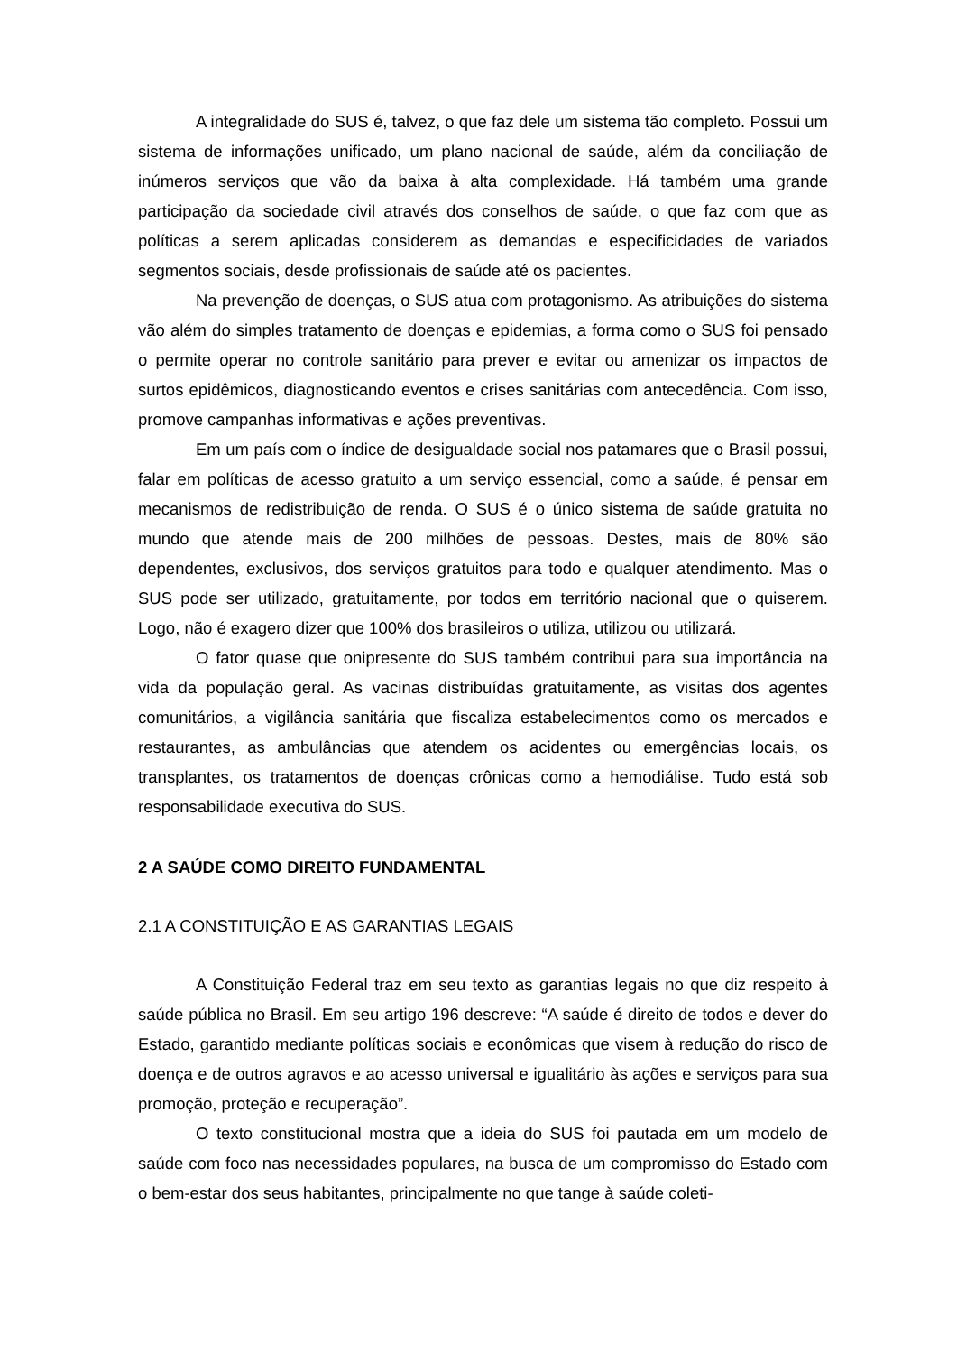A integralidade do SUS é, talvez, o que faz dele um sistema tão completo. Possui um sistema de informações unificado, um plano nacional de saúde, além da conciliação de inúmeros serviços que vão da baixa à alta complexidade. Há também uma grande participação da sociedade civil através dos conselhos de saúde, o que faz com que as políticas a serem aplicadas considerem as demandas e especificidades de variados segmentos sociais, desde profissionais de saúde até os pacientes.
Na prevenção de doenças, o SUS atua com protagonismo. As atribuições do sistema vão além do simples tratamento de doenças e epidemias, a forma como o SUS foi pensado o permite operar no controle sanitário para prever e evitar ou amenizar os impactos de surtos epidêmicos, diagnosticando eventos e crises sanitárias com antecedência. Com isso, promove campanhas informativas e ações preventivas.
Em um país com o índice de desigualdade social nos patamares que o Brasil possui, falar em políticas de acesso gratuito a um serviço essencial, como a saúde, é pensar em mecanismos de redistribuição de renda. O SUS é o único sistema de saúde gratuita no mundo que atende mais de 200 milhões de pessoas. Destes, mais de 80% são dependentes, exclusivos, dos serviços gratuitos para todo e qualquer atendimento. Mas o SUS pode ser utilizado, gratuitamente, por todos em território nacional que o quiserem. Logo, não é exagero dizer que 100% dos brasileiros o utiliza, utilizou ou utilizará.
O fator quase que onipresente do SUS também contribui para sua importância na vida da população geral. As vacinas distribuídas gratuitamente, as visitas dos agentes comunitários, a vigilância sanitária que fiscaliza estabelecimentos como os mercados e restaurantes, as ambulâncias que atendem os acidentes ou emergências locais, os transplantes, os tratamentos de doenças crônicas como a hemodiálise. Tudo está sob responsabilidade executiva do SUS.
2 A SAÚDE COMO DIREITO FUNDAMENTAL
2.1 A CONSTITUIÇÃO E AS GARANTIAS LEGAIS
A Constituição Federal traz em seu texto as garantias legais no que diz respeito à saúde pública no Brasil. Em seu artigo 196 descreve: “A saúde é direito de todos e dever do Estado, garantido mediante políticas sociais e econômicas que visem à redução do risco de doença e de outros agravos e ao acesso universal e igualitário às ações e serviços para sua promoção, proteção e recuperação”.
O texto constitucional mostra que a ideia do SUS foi pautada em um modelo de saúde com foco nas necessidades populares, na busca de um compromisso do Estado com o bem-estar dos seus habitantes, principalmente no que tange à saúde coleti-